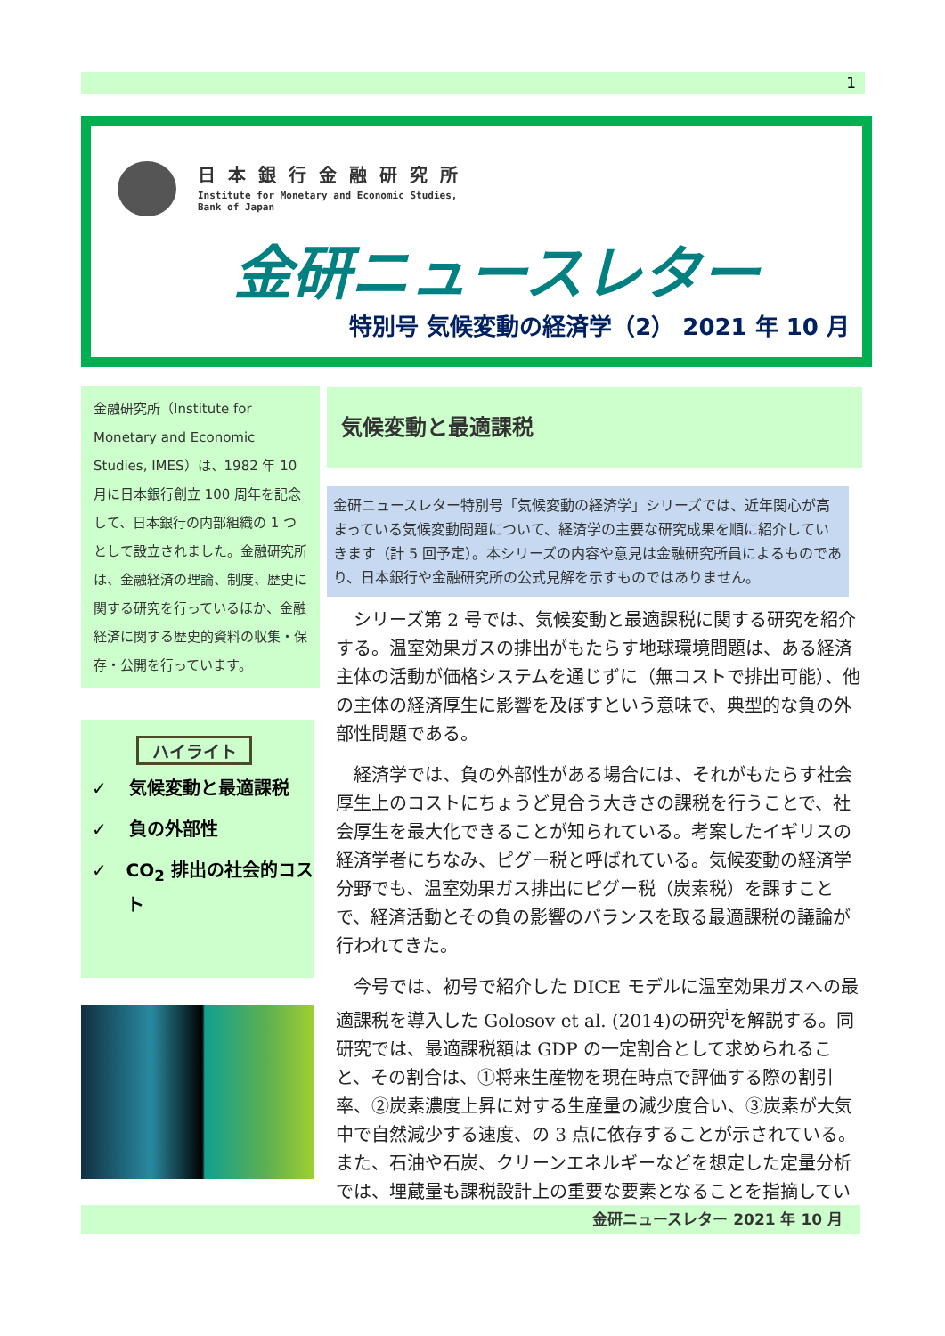1
日本銀行金融研究所
Institute for Monetary and Economic Studies,
Bank of Japan
金研ニュースレター
特別号 気候変動の経済学（2） 2021 年 10 月
金融研究所（Institute for Monetary and Economic Studies, IMES）は、1982 年 10 月に日本銀行創立 100 周年を記念して、日本銀行の内部組織の 1 つとして設立されました。金融研究所は、金融経済の理論、制度、歴史に関する研究を行っているほか、金融経済に関する歴史的資料の収集・保存・公開を行っています。
ハイライト
✓ 気候変動と最適課税
✓ 負の外部性
✓ CO<sub>2</sub> 排出の社会的コスト
気候変動と最適課税
金研ニュースレター特別号「気候変動の経済学」シリーズでは、近年関心が高まっている気候変動問題について、経済学の主要な研究成果を順に紹介していきます（計 5 回予定）。本シリーズの内容や意見は金融研究所員によるものであり、日本銀行や金融研究所の公式見解を示すものではありません。
シリーズ第 2 号では、気候変動と最適課税に関する研究を紹介する。温室効果ガスの排出がもたらす地球環境問題は、ある経済主体の活動が価格システムを通じずに（無コストで排出可能）、他の主体の経済厚生に影響を及ぼすという意味で、典型的な負の外部性問題である。
経済学では、負の外部性がある場合には、それがもたらす社会厚生上のコストにちょうど見合う大きさの課税を行うことで、社会厚生を最大化できることが知られている。考案したイギリスの経済学者にちなみ、ピグー税と呼ばれている。気候変動の経済学分野でも、温室効果ガス排出にピグー税（炭素税）を課すことで、経済活動とその負の影響のバランスを取る最適課税の議論が行われてきた。
今号では、初号で紹介した DICE モデルに温室効果ガスへの最適課税を導入した Golosov et al. (2014)の研究<sup>i</sup>を解説する。同研究では、最適課税額は GDP の一定割合として求められること、その割合は、①将来生産物を現在時点で評価する際の割引率、②炭素濃度上昇に対する生産量の減少度合い、③炭素が大気中で自然減少する速度、の 3 点に依存することが示されている。また、石油や石炭、クリーンエネルギーなどを想定した定量分析では、埋蔵量も課税設計上の重要な要素となることを指摘している。
金研ニュースレター 2021 年 10 月